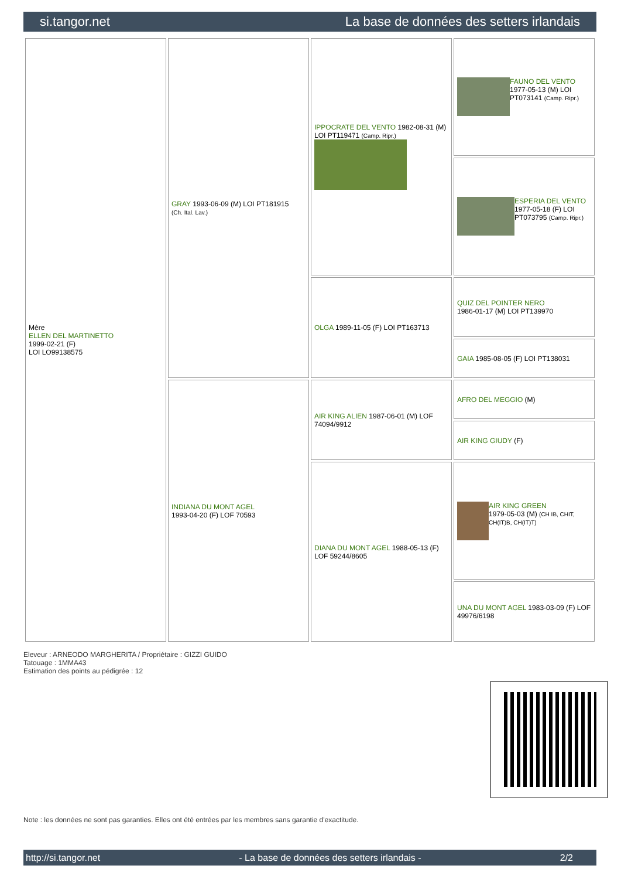si.tangor.net La base de données des setters irlandais
| Mère ELLEN DEL MARTINETTO 1999-02-21 (F) LOI LO99138575 | GRAY 1993-06-09 (M) LOI PT181915 (Ch. Ital. Lav.) | IPPOCRATE DEL VENTO 1982-08-31 (M) LOI PT119471 (Camp. Ripr.) | FAUNO DEL VENTO 1977-05-13 (M) LOI PT073141 (Camp. Ripr.) |
| | | | ESPERIA DEL VENTO 1977-05-18 (F) LOI PT073795 (Camp. Ripr.) |
| | | OLGA 1989-11-05 (F) LOI PT163713 | QUIZ DEL POINTER NERO 1986-01-17 (M) LOI PT139970 |
| | | | GAIA 1985-08-05 (F) LOI PT138031 |
| | INDIANA DU MONT AGEL 1993-04-20 (F) LOF 70593 | AIR KING ALIEN 1987-06-01 (M) LOF 74094/9912 | AFRO DEL MEGGIO (M) |
| | | | AIR KING GIUDY (F) |
| | | DIANA DU MONT AGEL 1988-05-13 (F) LOF 59244/8605 | AIR KING GREEN 1979-05-03 (M) (CH IB, CHIT, CH(IT)B, CH(IT)T) |
| | | | UNA DU MONT AGEL 1983-03-09 (F) LOF 49976/6198 |
Eleveur : ARNEODO MARGHERITA / Propriétaire : GIZZI GUIDO
Tatouage : 1MMA43
Estimation des points au pédigrée : 12
Note : les données ne sont pas garanties. Elles ont été entrées par les membres sans garantie d'exactitude.
http://si.tangor.net - La base de données des setters irlandais - 2/2